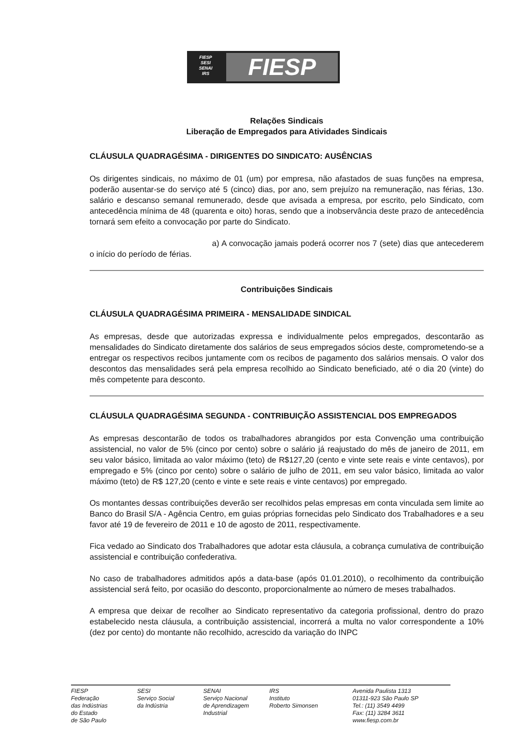FIESP
SESI
SENAI
IRS
FIESP
Relações Sindicais
Liberação de Empregados para Atividades Sindicais
CLÁUSULA QUADRAGÉSIMA - DIRIGENTES DO SINDICATO: AUSÊNCIAS
Os dirigentes sindicais, no máximo de 01 (um) por empresa, não afastados de suas funções na empresa, poderão ausentar-se do serviço até 5 (cinco) dias, por ano, sem prejuízo na remuneração, nas férias, 13o. salário e descanso semanal remunerado, desde que avisada a empresa, por escrito, pelo Sindicato, com antecedência mínima de 48 (quarenta e oito) horas, sendo que a inobservância deste prazo de antecedência tornará sem efeito a convocação por parte do Sindicato.
a) A convocação jamais poderá ocorrer nos 7 (sete) dias que antecederem o início do período de férias.
Contribuições Sindicais
CLÁUSULA QUADRAGÉSIMA PRIMEIRA - MENSALIDADE SINDICAL
As empresas, desde que autorizadas expressa e individualmente pelos empregados, descontarão as mensalidades do Sindicato diretamente dos salários de seus empregados sócios deste, comprometendo-se a entregar os respectivos recibos juntamente com os recibos de pagamento dos salários mensais. O valor dos descontos das mensalidades será pela empresa recolhido ao Sindicato beneficiado, até o dia 20 (vinte) do mês competente para desconto.
CLÁUSULA QUADRAGÉSIMA SEGUNDA - CONTRIBUIÇÃO ASSISTENCIAL DOS EMPREGADOS
As empresas descontarão de todos os trabalhadores abrangidos por esta Convenção uma contribuição assistencial, no valor de 5% (cinco por cento) sobre o salário já reajustado do mês de janeiro de 2011, em seu valor básico, limitada ao valor máximo (teto) de R$127,20 (cento e vinte sete reais e vinte centavos), por empregado e 5% (cinco por cento) sobre o salário de julho de 2011, em seu valor básico, limitada ao valor máximo (teto) de R$ 127,20 (cento e vinte e sete reais e vinte centavos) por empregado.
Os montantes dessas contribuições deverão ser recolhidos pelas empresas em conta vinculada sem limite ao Banco do Brasil S/A - Agência Centro, em guias próprias fornecidas pelo Sindicato dos Trabalhadores e a seu favor até 19 de fevereiro de 2011 e 10 de agosto de 2011, respectivamente.
Fica vedado ao Sindicato dos Trabalhadores que adotar esta cláusula, a cobrança cumulativa de contribuição assistencial e contribuição confederativa.
No caso de trabalhadores admitidos após a data-base (após 01.01.2010), o recolhimento da contribuição assistencial será feito, por ocasião do desconto, proporcionalmente ao número de meses trabalhados.
A empresa que deixar de recolher ao Sindicato representativo da categoria profissional, dentro do prazo estabelecido nesta cláusula, a contribuição assistencial, incorrerá a multa no valor correspondente a 10% (dez por cento) do montante não recolhido, acrescido da variação do INPC
FIESP
Federação
das Indústrias
do Estado
de São Paulo
SESI
Serviço Social
da Indústria
SENAI
Serviço Nacional
de Aprendizagem
Industrial
IRS
Instituto
Roberto Simonsen
Avenida Paulista 1313
01311-923 São Paulo SP
Tel.: (11) 3549 4499
Fax: (11) 3284 3611
www.fiesp.com.br